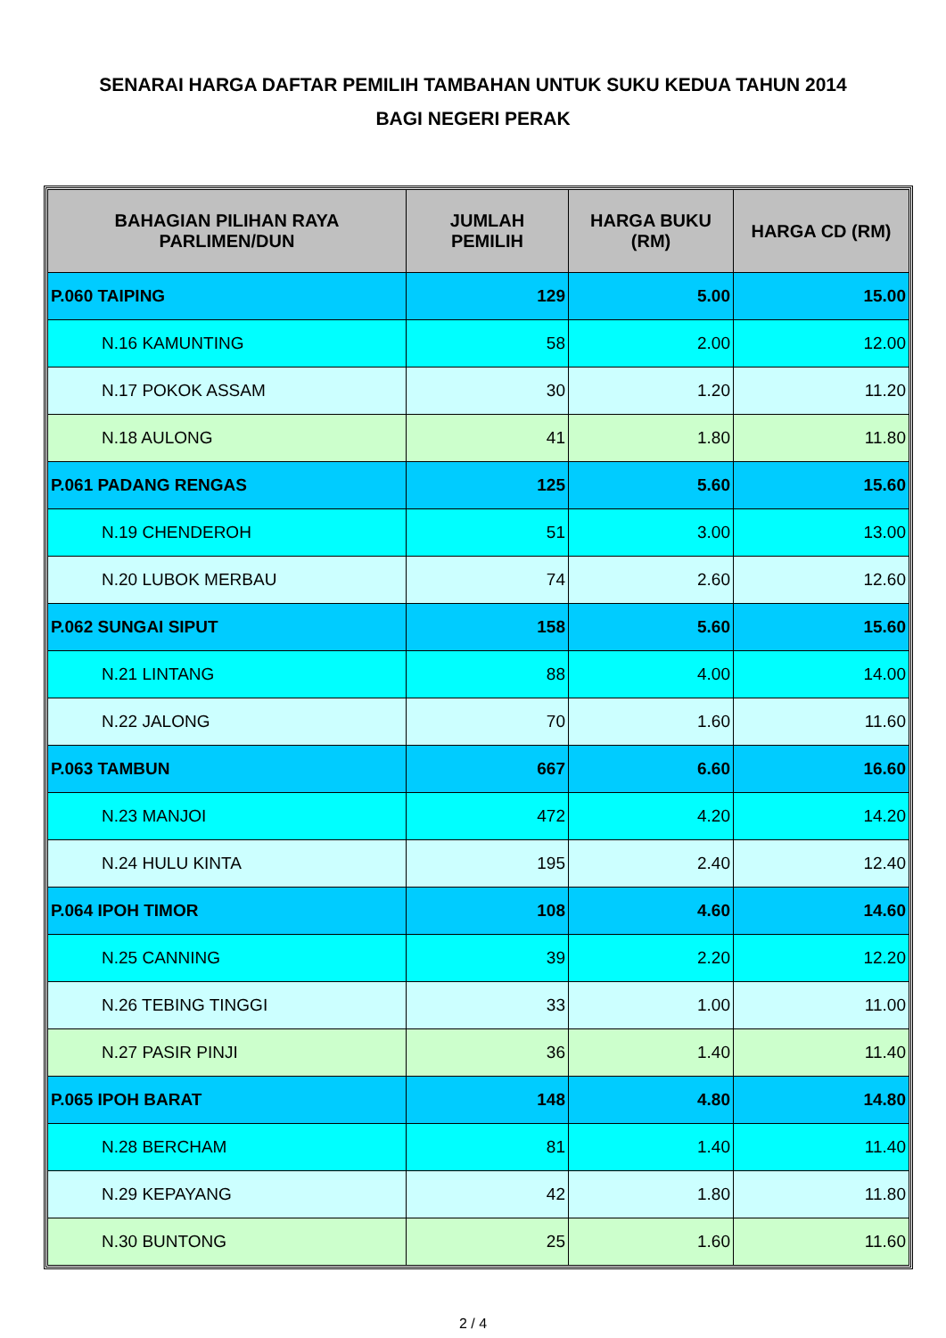SENARAI HARGA DAFTAR PEMILIH TAMBAHAN UNTUK SUKU KEDUA TAHUN 2014
BAGI NEGERI PERAK
| BAHAGIAN PILIHAN RAYA PARLIMEN/DUN | JUMLAH PEMILIH | HARGA BUKU (RM) | HARGA CD (RM) |
| --- | --- | --- | --- |
| P.060 TAIPING | 129 | 5.00 | 15.00 |
| N.16 KAMUNTING | 58 | 2.00 | 12.00 |
| N.17 POKOK ASSAM | 30 | 1.20 | 11.20 |
| N.18 AULONG | 41 | 1.80 | 11.80 |
| P.061 PADANG RENGAS | 125 | 5.60 | 15.60 |
| N.19 CHENDEROH | 51 | 3.00 | 13.00 |
| N.20 LUBOK MERBAU | 74 | 2.60 | 12.60 |
| P.062 SUNGAI SIPUT | 158 | 5.60 | 15.60 |
| N.21 LINTANG | 88 | 4.00 | 14.00 |
| N.22 JALONG | 70 | 1.60 | 11.60 |
| P.063 TAMBUN | 667 | 6.60 | 16.60 |
| N.23 MANJOI | 472 | 4.20 | 14.20 |
| N.24 HULU KINTA | 195 | 2.40 | 12.40 |
| P.064 IPOH TIMOR | 108 | 4.60 | 14.60 |
| N.25 CANNING | 39 | 2.20 | 12.20 |
| N.26 TEBING TINGGI | 33 | 1.00 | 11.00 |
| N.27 PASIR PINJI | 36 | 1.40 | 11.40 |
| P.065 IPOH BARAT | 148 | 4.80 | 14.80 |
| N.28 BERCHAM | 81 | 1.40 | 11.40 |
| N.29 KEPAYANG | 42 | 1.80 | 11.80 |
| N.30 BUNTONG | 25 | 1.60 | 11.60 |
2 / 4